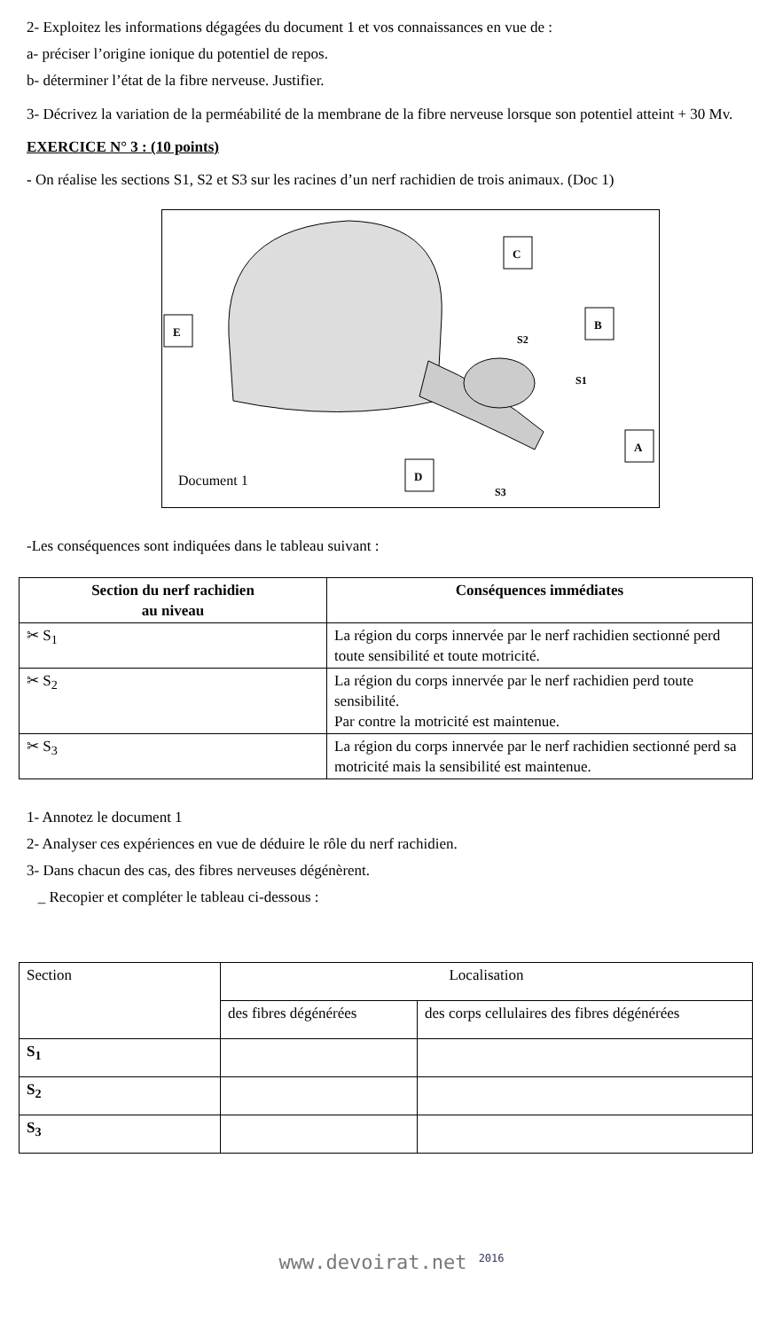2- Exploitez les informations dégagées du document 1 et vos connaissances en vue de :
a- préciser l’origine ionique du potentiel de repos.
b- déterminer l’état de la fibre nerveuse. Justifier.
3- Décrivez la variation de la perméabilité de la membrane de la fibre nerveuse lorsque son potentiel atteint + 30 Mv.
EXERCICE N° 3 : (10 points)
- On réalise les sections S1, S2 et S3 sur les racines d’un nerf rachidien de trois animaux. (Doc 1)
C
B
E
A
D
S2
S1
S3
Document 1
-Les conséquences sont indiquées dans le tableau suivant :
| Section du nerf rachidien au niveau | Conséquences immédiates |
| --- | --- |
| ✂ S<sub>1</sub> | La région du corps innervée par le nerf rachidien sectionné perd toute sensibilité et toute motricité. |
| ✂ S<sub>2</sub> | La région du corps innervée par le nerf rachidien perd toute sensibilité. Par contre la motricité est maintenue. |
| ✂ S<sub>3</sub> | La région du corps innervée par le nerf rachidien sectionné perd sa motricité mais la sensibilité est maintenue. |
1- Annotez le document 1
2- Analyser ces expériences en vue de déduire le rôle du nerf rachidien.
3- Dans chacun des cas, des fibres nerveuses dégénèrent.
_ Recopier et compléter le tableau ci-dessous :
| Section | Localisation | |
| | des fibres dégénérées | des corps cellulaires des fibres dégénérées |
| S<sub>1</sub> | | |
| S<sub>2</sub> | | |
| S<sub>3</sub> | | |
www.devoirat.net <sup>2016</sup>